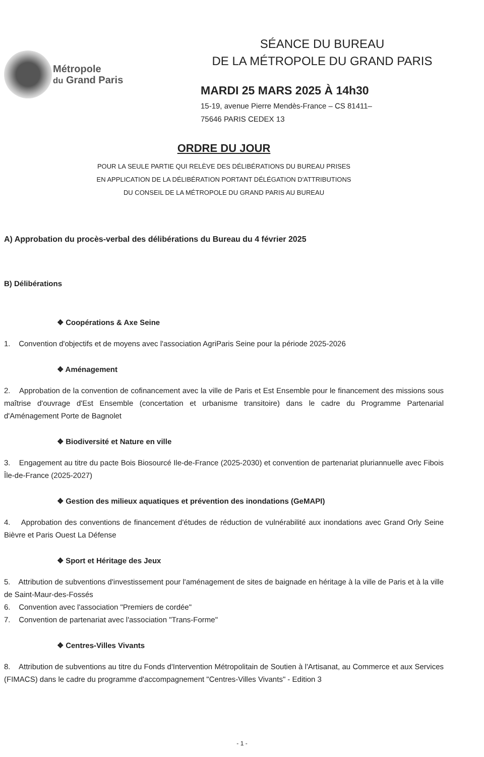Métropole
du Grand Paris
SÉANCE DU BUREAU
DE LA MÉTROPOLE DU GRAND PARIS
MARDI 25 MARS 2025 À 14h30
15-19, avenue Pierre Mendès-France – CS 81411–
75646 PARIS CEDEX 13
ORDRE DU JOUR
POUR LA SEULE PARTIE QUI RELÈVE DES DÉLIBÉRATIONS DU BUREAU PRISES
EN APPLICATION DE LA DÉLIBÉRATION PORTANT DÉLÉGATION D'ATTRIBUTIONS
DU CONSEIL DE LA MÉTROPOLE DU GRAND PARIS AU BUREAU
A) Approbation du procès-verbal des délibérations du Bureau du 4 février 2025
B) Délibérations
❖ Coopérations & Axe Seine
1. Convention d'objectifs et de moyens avec l'association AgriParis Seine pour la période 2025-2026
❖ Aménagement
2. Approbation de la convention de cofinancement avec la ville de Paris et Est Ensemble pour le financement des missions sous maîtrise d'ouvrage d'Est Ensemble (concertation et urbanisme transitoire) dans le cadre du Programme Partenarial d'Aménagement Porte de Bagnolet
❖ Biodiversité et Nature en ville
3. Engagement au titre du pacte Bois Biosourcé Ile-de-France (2025-2030) et convention de partenariat pluriannuelle avec Fibois Île-de-France (2025-2027)
❖ Gestion des milieux aquatiques et prévention des inondations (GeMAPI)
4. Approbation des conventions de financement d'études de réduction de vulnérabilité aux inondations avec Grand Orly Seine Bièvre et Paris Ouest La Défense
❖ Sport et Héritage des Jeux
5. Attribution de subventions d'investissement pour l'aménagement de sites de baignade en héritage à la ville de Paris et à la ville de Saint-Maur-des-Fossés
6. Convention avec l'association "Premiers de cordée"
7. Convention de partenariat avec l'association "Trans-Forme"
❖ Centres-Villes Vivants
8. Attribution de subventions au titre du Fonds d'Intervention Métropolitain de Soutien à l'Artisanat, au Commerce et aux Services (FIMACS) dans le cadre du programme d'accompagnement "Centres-Villes Vivants" - Edition 3
- 1 -